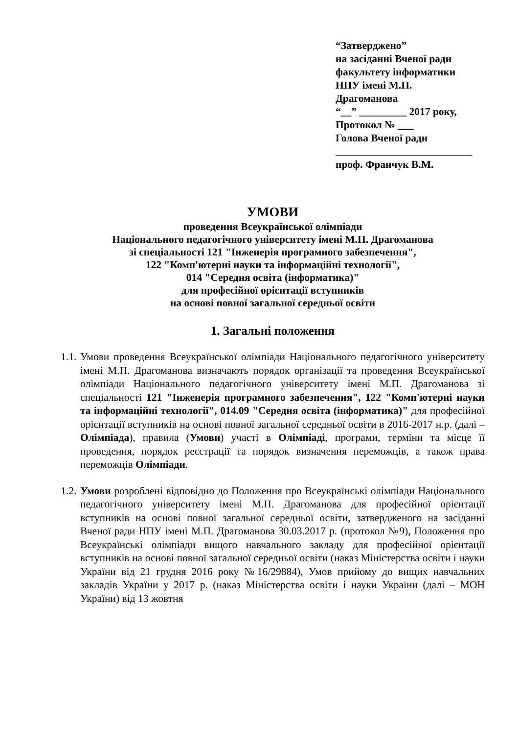“Затверджено”
на засіданні Вченої ради
факультету інформатики
НПУ імені М.П.
Драгоманова
“__” _________ 2017 року,
Протокол № ___
Голова Вченої ради
__________________________
проф. Франчук В.М.
УМОВИ
проведення Всеукраїнської олімпіади
Національного педагогічного університету імені М.П. Драгоманова
зі спеціальності 121 "Інженерія програмного забезпечення",
122 "Комп'ютерні науки та інформаційні технології",
014 "Середня освіта (інформатика)"
для професійної орієнтації вступників
на основі повної загальної середньої освіти
1. Загальні положення
1.1. Умови проведення Всеукраїнської олімпіади Національного педагогічного університету імені М.П. Драгоманова визначають порядок організації та проведення Всеукраїнської олімпіади Національного педагогічного університету імені М.П. Драгоманова зі спеціальності 121 "Інженерія програмного забезпечення", 122 "Комп'ютерні науки та інформаційні технології", 014.09 "Середня освіта (інформатика)" для професійної орієнтації вступників на основі повної загальної середньої освіти в 2016-2017 н.р. (далі – Олімпіада), правила (Умови) участі в Олімпіаді, програми, терміни та місце її проведення, порядок реєстрації та порядок визначення переможців, а також права переможців Олімпіади.
1.2. Умови розроблені відповідно до Положення про Всеукраїнські олімпіади Національного педагогічного університету імені М.П. Драгоманова для професійної орієнтації вступників на основі повної загальної середньої освіти, затвердженого на засіданні Вченої ради НПУ імені М.П. Драгоманова 30.03.2017 р. (протокол №9), Положення про Всеукраїнські олімпіади вищого навчального закладу для професійної орієнтації вступників на основі повної загальної середньої освіти (наказ Міністерства освіти і науки України від 21 грудня 2016 року №16/29884), Умов прийому до вищих навчальних закладів України у 2017 р. (наказ Міністерства освіти і науки України (далі – МОН України) від 13 жовтня